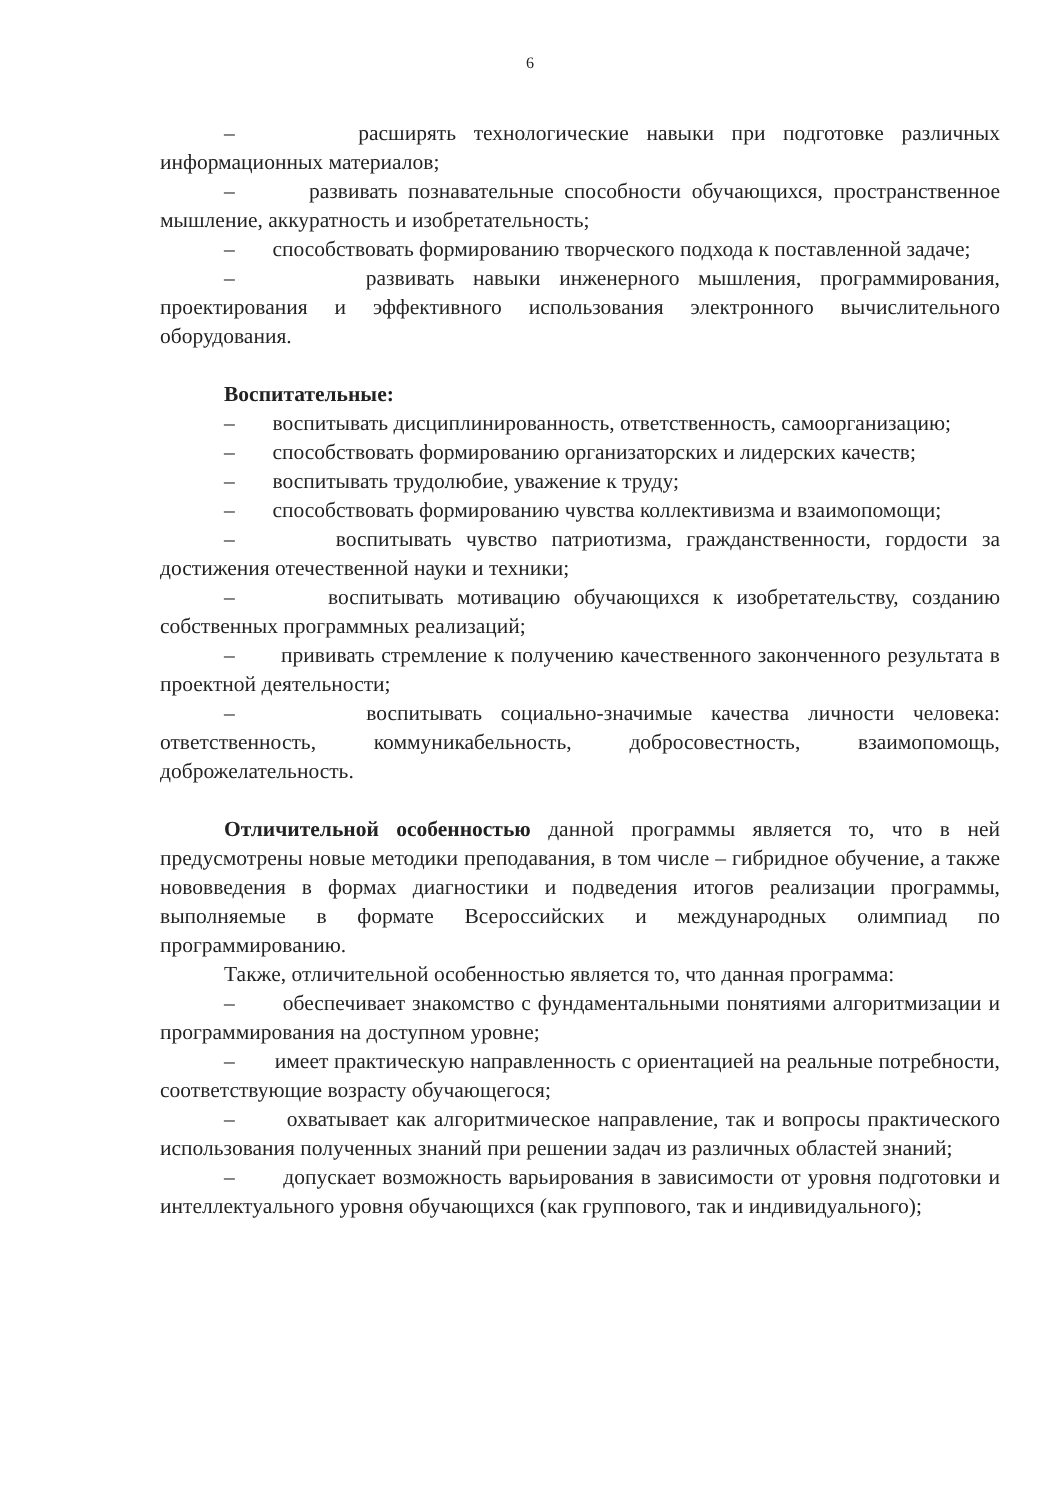6
– расширять технологические навыки при подготовке различных информационных материалов;
– развивать познавательные способности обучающихся, пространственное мышление, аккуратность и изобретательность;
– способствовать формированию творческого подхода к поставленной задаче;
– развивать навыки инженерного мышления, программирования, проектирования и эффективного использования электронного вычислительного оборудования.
Воспитательные:
– воспитывать дисциплинированность, ответственность, самоорганизацию;
– способствовать формированию организаторских и лидерских качеств;
– воспитывать трудолюбие, уважение к труду;
– способствовать формированию чувства коллективизма и взаимопомощи;
– воспитывать чувство патриотизма, гражданственности, гордости за достижения отечественной науки и техники;
– воспитывать мотивацию обучающихся к изобретательству, созданию собственных программных реализаций;
– прививать стремление к получению качественного законченного результата в проектной деятельности;
– воспитывать социально-значимые качества личности человека: ответственность, коммуникабельность, добросовестность, взаимопомощь, доброжелательность.
Отличительной особенностью данной программы является то, что в ней предусмотрены новые методики преподавания, в том числе – гибридное обучение, а также нововведения в формах диагностики и подведения итогов реализации программы, выполняемые в формате Всероссийских и международных олимпиад по программированию.
Также, отличительной особенностью является то, что данная программа:
– обеспечивает знакомство с фундаментальными понятиями алгоритмизации и программирования на доступном уровне;
– имеет практическую направленность с ориентацией на реальные потребности, соответствующие возрасту обучающегося;
– охватывает как алгоритмическое направление, так и вопросы практического использования полученных знаний при решении задач из различных областей знаний;
– допускает возможность варьирования в зависимости от уровня подготовки и интеллектуального уровня обучающихся (как группового, так и индивидуального);